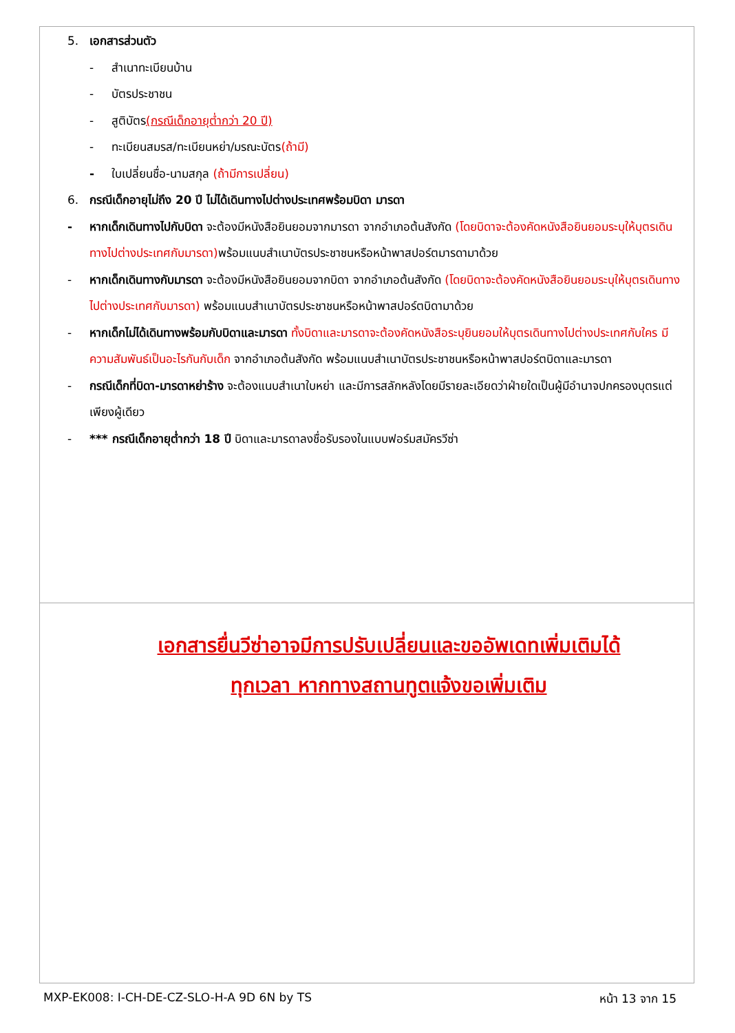5. เอกสารส่วนตัว
- สำเนาทะเบียนบ้าน
- บัตรประชาชน
- สูติบัตร(กรณีเด็กอายุต่ำกว่า 20 ปี)
- ทะเบียนสมรส/ทะเบียนหย่า/มรณะบัตร(ถ้ามี)
- ใบเปลี่ยนชื่อ-นามสกุล (ถ้ามีการเปลี่ยน)
6. กรณีเด็กอายุไม่ถึง 20 ปี ไม่ได้เดินทางไปต่างประเทศพร้อมบิดา มารดา
- หากเด็กเดินทางไปกับบิดา จะต้องมีหนังสือยินยอมจากมารดา จากอำเภอต้นสังกัด (โดยบิดาจะต้องคัดหนังสือยินยอมระบุให้บุตรเดินทางไปต่างประเทศกับมารดา) พร้อมแนบสำเนาบัตรประชาชนหรือหน้าพาสปอร์ตมารดามาด้วย
- หากเด็กเดินทางกับมารดา จะต้องมีหนังสือยินยอมจากบิดา จากอำเภอต้นสังกัด (โดยบิดาจะต้องคัดหนังสือยินยอมระบุให้บุตรเดินทางไปต่างประเทศกับมารดา) พร้อมแนบสำเนาบัตรประชาชนหรือหน้าพาสปอร์ตบิดามาด้วย
- หากเด็กไม่ได้เดินทางพร้อมกับบิดาและมารดา ทั้งบิดาและมารดาจะต้องคัดหนังสือระบุยินยอมให้บุตรเดินทางไปต่างประเทศกับใคร มีความสัมพันธ์เป็นอะไรกันกับเด็ก จากอำเภอต้นสังกัด พร้อมแนบสำเนาบัตรประชาชนหรือหน้าพาสปอร์ตบิดาและมารดา
- กรณีเด็กที่บิดา-มารดาหย่าร้าง จะต้องแนบสำเนาใบหย่า และมีการสลักหลังโดยมีรายละเอียดว่าฝ่ายใดเป็นผู้มีอำนาจปกครองบุตรแต่เพียงผู้เดียว
- *** กรณีเด็กอายุต่ำกว่า 18 ปี บิดาและมารดาลงชื่อรับรองในแบบฟอร์มสมัครวีซ่า
เอกสารยื่นวีซ่าอาจมีการปรับเปลี่ยนและขออัพเดทเพิ่มเติมได้
ทุกเวลา หากทางสถานทูตแจ้งขอเพิ่มเติม
MXP-EK008: I-CH-DE-CZ-SLO-H-A 9D 6N by TS หน้า 13 จาก 15